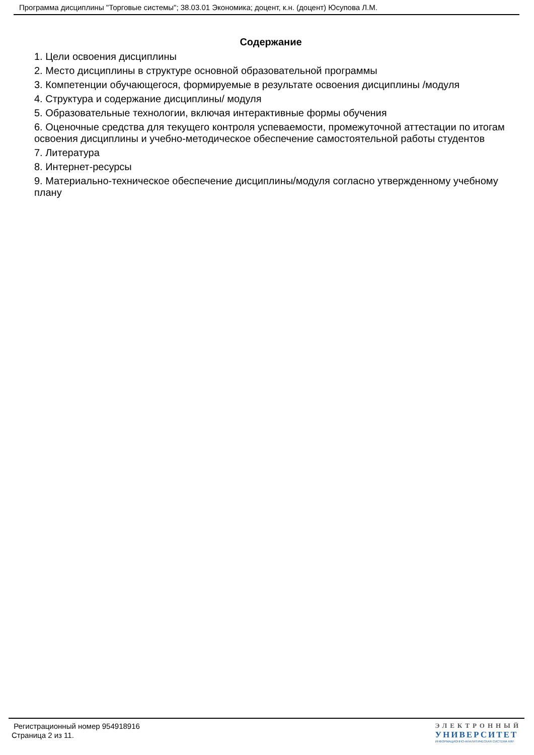Программа дисциплины "Торговые системы"; 38.03.01 Экономика; доцент, к.н. (доцент) Юсупова Л.М.
Содержание
1. Цели освоения дисциплины
2. Место дисциплины в структуре основной образовательной программы
3. Компетенции обучающегося, формируемые в результате освоения дисциплины /модуля
4. Структура и содержание дисциплины/ модуля
5. Образовательные технологии, включая интерактивные формы обучения
6. Оценочные средства для текущего контроля успеваемости, промежуточной аттестации по итогам освоения дисциплины и учебно-методическое обеспечение самостоятельной работы студентов
7. Литература
8. Интернет-ресурсы
9. Материально-техническое обеспечение дисциплины/модуля согласно утвержденному учебному плану
Регистрационный номер 954918916
Страница 2 из 11.
ЭЛЕКТРОННЫЙ
УНИВЕРСИТЕТ
ИНФОРМАЦИОННО-АНАЛИТИЧЕСКАЯ СИСТЕМА КФУ